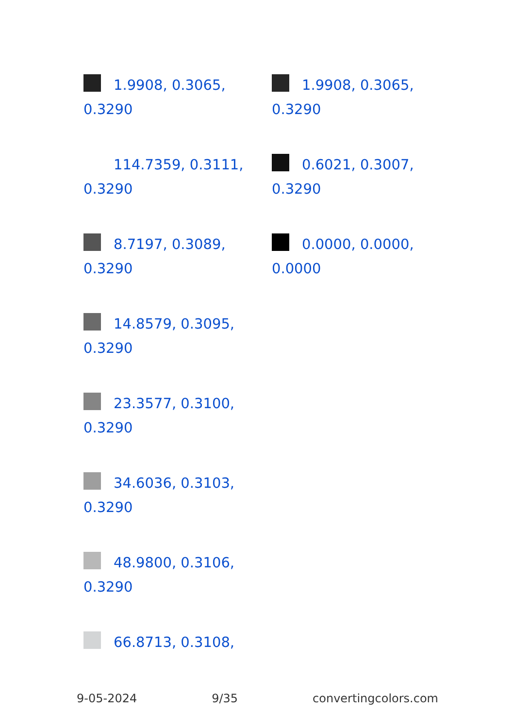1.9908, 0.3065,
0.3290
114.7359, 0.3111,
0.3290
8.7197, 0.3089,
0.3290
14.8579, 0.3095,
0.3290
23.3577, 0.3100,
0.3290
34.6036, 0.3103,
0.3290
48.9800, 0.3106,
0.3290
66.8713, 0.3108,
1.9908, 0.3065,
0.3290
0.6021, 0.3007,
0.3290
0.0000, 0.0000,
0.0000
9-05-2024 9/35 convertingcolors.com